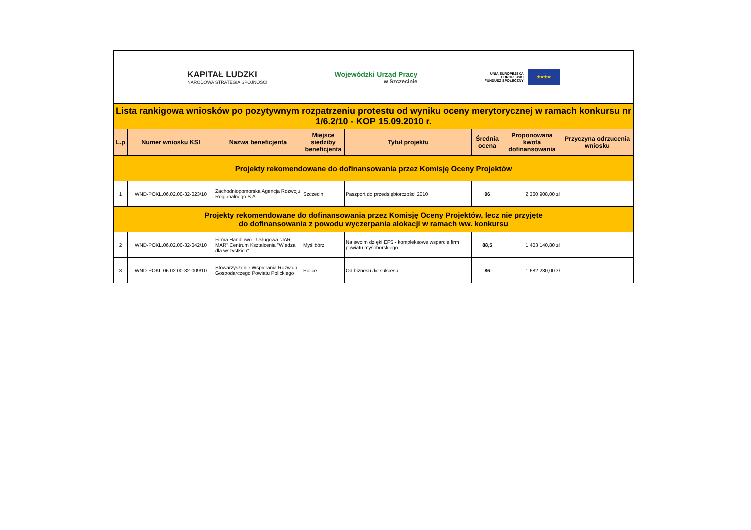KAPITAŁ LUDZKI
NARODOWA STRATEGIA SPÓJNOŚCI
Wojewódzki Urząd Pracy
w Szczecinie
UNIA EUROPEJSKA
EUROPEJSKI
FUNDUSZ SPOŁECZNY
★★★★
| Lista rankigowa wniosków po pozytywnym rozpatrzeniu protestu od wyniku oceny merytorycznej w ramach konkursu nr 1/6.2/10 - KOP 15.09.2010 r. | | | | | | | |
| L.p | Numer wniosku KSI | Nazwa beneficjenta | Miejsce siedziby beneficjenta | Tytuł projektu | Średnia ocena | Proponowana kwota dofinansowania | Przyczyna odrzucenia wniosku |
| Projekty rekomendowane do dofinansowania przez Komisję Oceny Projektów | | | | | | | |
| 1 | WND-POKL.06.02.00-32-023/10 | Zachodniopomorska Agencja Rozwoju Regionalnego S.A. | Szczecin | Paszport do przedsiębiorczości 2010 | 96 | 2 360 908,00 zł | |
| Projekty rekomendowane do dofinansowania przez Komisję Oceny Projektów, lecz nie przyjęte do dofinansowania z powodu wyczerpania alokacji w ramach ww. konkursu | | | | | | | |
| 2 | WND-POKL.06.02.00-32-042/10 | Firma Handlowo - Usługowa "JAR-MAR" Centrum Kształcenia "Wiedza dla wszystkich" | Myślibórz | Na swoim dzięki EFS - kompleksowe wsparcie firm powiatu myśliborskiego | 88,5 | 1 403 140,80 zł | |
| 3 | WND-POKL.06.02.00-32-009/10 | Stowarzyszenie Wspierania Rozwoju Gospodarczego Powiatu Polickiego | Police | Od biznesu do sukcesu | 86 | 1 682 230,00 zł | |